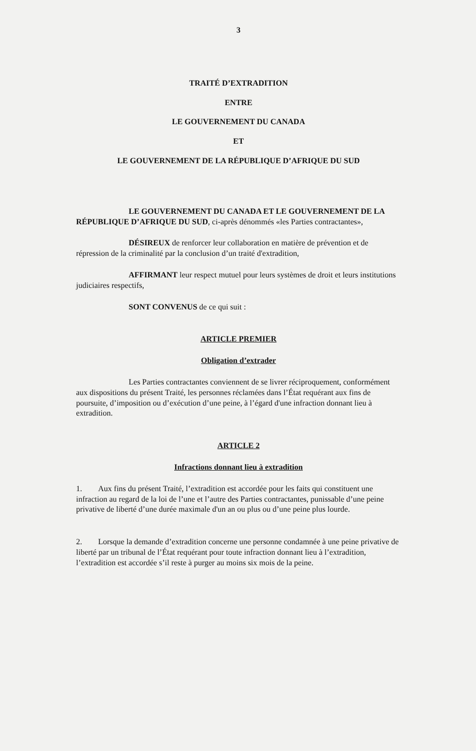3
TRAITÉ D’EXTRADITION
ENTRE
LE GOUVERNEMENT DU CANADA
ET
LE GOUVERNEMENT DE LA RÉPUBLIQUE D’AFRIQUE DU SUD
LE GOUVERNEMENT DU CANADA ET LE GOUVERNEMENT DE LA RÉPUBLIQUE D’AFRIQUE DU SUD, ci-après dénommés «les Parties contractantes»,
DÉSIREUX de renforcer leur collaboration en matière de prévention et de répression de la criminalité par la conclusion d’un traité d'extradition,
AFFIRMANT leur respect mutuel pour leurs systèmes de droit et leurs institutions judiciaires respectifs,
SONT CONVENUS de ce qui suit :
ARTICLE PREMIER
Obligation d’extrader
Les Parties contractantes conviennent de se livrer réciproquement, conformément aux dispositions du présent Traité, les personnes réclamées dans l’État requérant aux fins de poursuite, d’imposition ou d’exécution d’une peine, à l’égard d'une infraction donnant lieu à extradition.
ARTICLE 2
Infractions donnant lieu à extradition
1. Aux fins du présent Traité, l’extradition est accordée pour les faits qui constituent une infraction au regard de la loi de l’une et l’autre des Parties contractantes, punissable d’une peine privative de liberté d’une durée maximale d'un an ou plus ou d’une peine plus lourde.
2. Lorsque la demande d’extradition concerne une personne condamnée à une peine privative de liberté par un tribunal de l’État requérant pour toute infraction donnant lieu à l’extradition, l’extradition est accordée s’il reste à purger au moins six mois de la peine.